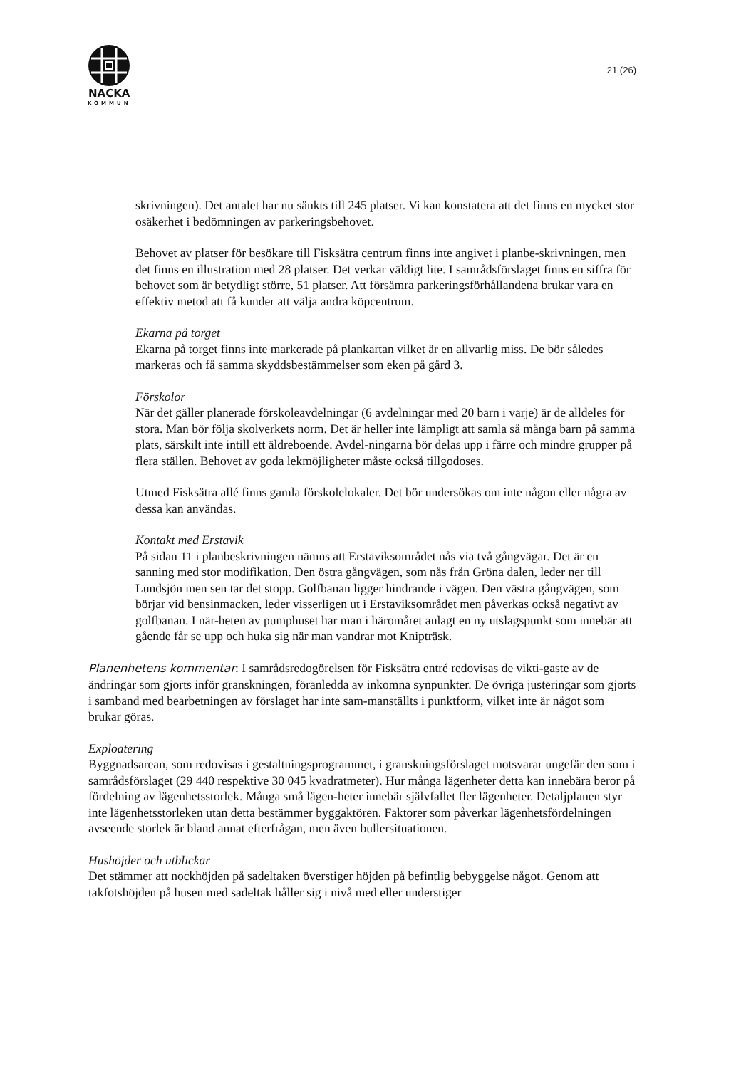NACKA
KOMMUN
21 (26)
skrivningen). Det antalet har nu sänkts till 245 platser. Vi kan konstatera att det finns en mycket stor osäkerhet i bedömningen av parkeringsbehovet.
Behovet av platser för besökare till Fisksätra centrum finns inte angivet i planbe-skrivningen, men det finns en illustration med 28 platser. Det verkar väldigt lite. I samrådsförslaget finns en siffra för behovet som är betydligt större, 51 platser. Att försämra parkeringsförhållandena brukar vara en effektiv metod att få kunder att välja andra köpcentrum.
Ekarna på torget
Ekarna på torget finns inte markerade på plankartan vilket är en allvarlig miss. De bör således markeras och få samma skyddsbestämmelser som eken på gård 3.
Förskolor
När det gäller planerade förskoleavdelningar (6 avdelningar med 20 barn i varje) är de alldeles för stora. Man bör följa skolverkets norm. Det är heller inte lämpligt att samla så många barn på samma plats, särskilt inte intill ett äldreboende. Avdel-ningarna bör delas upp i färre och mindre grupper på flera ställen. Behovet av goda lekmöjligheter måste också tillgodoses.
Utmed Fisksätra allé finns gamla förskolelokaler. Det bör undersökas om inte någon eller några av dessa kan användas.
Kontakt med Erstavik
På sidan 11 i planbeskrivningen nämns att Erstaviksområdet nås via två gångvägar. Det är en sanning med stor modifikation. Den östra gångvägen, som nås från Gröna dalen, leder ner till Lundsjön men sen tar det stopp. Golfbanan ligger hindrande i vägen. Den västra gångvägen, som börjar vid bensinmacken, leder visserligen ut i Erstaviksområdet men påverkas också negativt av golfbanan. I när-heten av pumphuset har man i häromåret anlagt en ny utslagspunkt som innebär att gående får se upp och huka sig när man vandrar mot Knipträsk.
Planenhetens kommentar: I samrådsredogörelsen för Fisksätra entré redovisas de vikti-gaste av de ändringar som gjorts inför granskningen, föranledda av inkomna synpunkter. De övriga justeringar som gjorts i samband med bearbetningen av förslaget har inte sam-manställts i punktform, vilket inte är något som brukar göras.
Exploatering
Byggnadsarean, som redovisas i gestaltningsprogrammet, i granskningsförslaget motsvarar ungefär den som i samrådsförslaget (29 440 respektive 30 045 kvadratmeter). Hur många lägenheter detta kan innebära beror på fördelning av lägenhetsstorlek. Många små lägen-heter innebär självfallet fler lägenheter. Detaljplanen styr inte lägenhetsstorleken utan detta bestämmer byggaktören. Faktorer som påverkar lägenhetsfördelningen avseende storlek är bland annat efterfrågan, men även bullersituationen.
Hushöjder och utblickar
Det stämmer att nockhöjden på sadeltaken överstiger höjden på befintlig bebyggelse något. Genom att takfotshöjden på husen med sadeltak håller sig i nivå med eller understiger